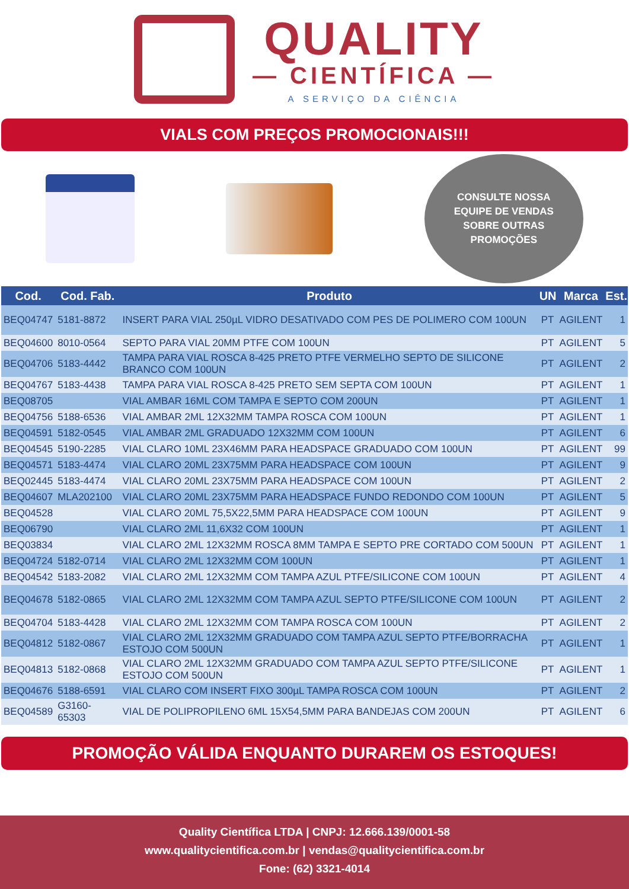QUALITY
— CIENTÍFICA —
A SERVIÇO DA CIÊNCIA
VIALS COM PREÇOS PROMOCIONAIS!!!
CONSULTE NOSSA
EQUIPE DE VENDAS
SOBRE OUTRAS
PROMOÇÕES
| Cod. | Cod. Fab. | Produto | UN | Marca | Est. |
| --- | --- | --- | --- | --- | --- |
| BEQ04747 | 5181-8872 | INSERT PARA VIAL 250µL VIDRO DESATIVADO COM PES DE POLIMERO COM 100UN | PT | AGILENT | 1 |
| BEQ04600 | 8010-0564 | SEPTO PARA VIAL 20MM PTFE COM 100UN | PT | AGILENT | 5 |
| BEQ04706 | 5183-4442 | TAMPA PARA VIAL ROSCA 8-425 PRETO PTFE VERMELHO SEPTO DE SILICONE BRANCO COM 100UN | PT | AGILENT | 2 |
| BEQ04767 | 5183-4438 | TAMPA PARA VIAL ROSCA 8-425 PRETO SEM SEPTA COM 100UN | PT | AGILENT | 1 |
| BEQ08705 | | VIAL AMBAR 16ML COM TAMPA E SEPTO COM 200UN | PT | AGILENT | 1 |
| BEQ04756 | 5188-6536 | VIAL AMBAR 2ML 12X32MM TAMPA ROSCA COM 100UN | PT | AGILENT | 1 |
| BEQ04591 | 5182-0545 | VIAL AMBAR 2ML GRADUADO 12X32MM COM 100UN | PT | AGILENT | 6 |
| BEQ04545 | 5190-2285 | VIAL CLARO 10ML 23X46MM PARA HEADSPACE GRADUADO COM 100UN | PT | AGILENT | 99 |
| BEQ04571 | 5183-4474 | VIAL CLARO 20ML 23X75MM PARA HEADSPACE COM 100UN | PT | AGILENT | 9 |
| BEQ02445 | 5183-4474 | VIAL CLARO 20ML 23X75MM PARA HEADSPACE COM 100UN | PT | AGILENT | 2 |
| BEQ04607 | MLA202100 | VIAL CLARO 20ML 23X75MM PARA HEADSPACE FUNDO REDONDO COM 100UN | PT | AGILENT | 5 |
| BEQ04528 | | VIAL CLARO 20ML 75,5X22,5MM PARA HEADSPACE COM 100UN | PT | AGILENT | 9 |
| BEQ06790 | | VIAL CLARO 2ML 11,6X32 COM 100UN | PT | AGILENT | 1 |
| BEQ03834 | | VIAL CLARO 2ML 12X32MM ROSCA 8MM TAMPA E SEPTO PRE CORTADO COM 500UN | PT | AGILENT | 1 |
| BEQ04724 | 5182-0714 | VIAL CLARO 2ML 12X32MM COM 100UN | PT | AGILENT | 1 |
| BEQ04542 | 5183-2082 | VIAL CLARO 2ML 12X32MM COM TAMPA AZUL PTFE/SILICONE COM 100UN | PT | AGILENT | 4 |
| BEQ04678 | 5182-0865 | VIAL CLARO 2ML 12X32MM COM TAMPA AZUL SEPTO PTFE/SILICONE COM 100UN | PT | AGILENT | 2 |
| BEQ04704 | 5183-4428 | VIAL CLARO 2ML 12X32MM COM TAMPA ROSCA COM 100UN | PT | AGILENT | 2 |
| BEQ04812 | 5182-0867 | VIAL CLARO 2ML 12X32MM GRADUADO COM TAMPA AZUL SEPTO PTFE/BORRACHA ESTOJO COM 500UN | PT | AGILENT | 1 |
| BEQ04813 | 5182-0868 | VIAL CLARO 2ML 12X32MM GRADUADO COM TAMPA AZUL SEPTO PTFE/SILICONE ESTOJO COM 500UN | PT | AGILENT | 1 |
| BEQ04676 | 5188-6591 | VIAL CLARO COM INSERT FIXO 300µL TAMPA ROSCA COM 100UN | PT | AGILENT | 2 |
| BEQ04589 | G3160-65303 | VIAL DE POLIPROPILENO 6ML 15X54,5MM PARA BANDEJAS COM 200UN | PT | AGILENT | 6 |
PROMOÇÃO VÁLIDA ENQUANTO DURAREM OS ESTOQUES!
Quality Científica LTDA | CNPJ: 12.666.139/0001-58
www.qualitycientifica.com.br | vendas@qualitycientifica.com.br
Fone: (62) 3321-4014